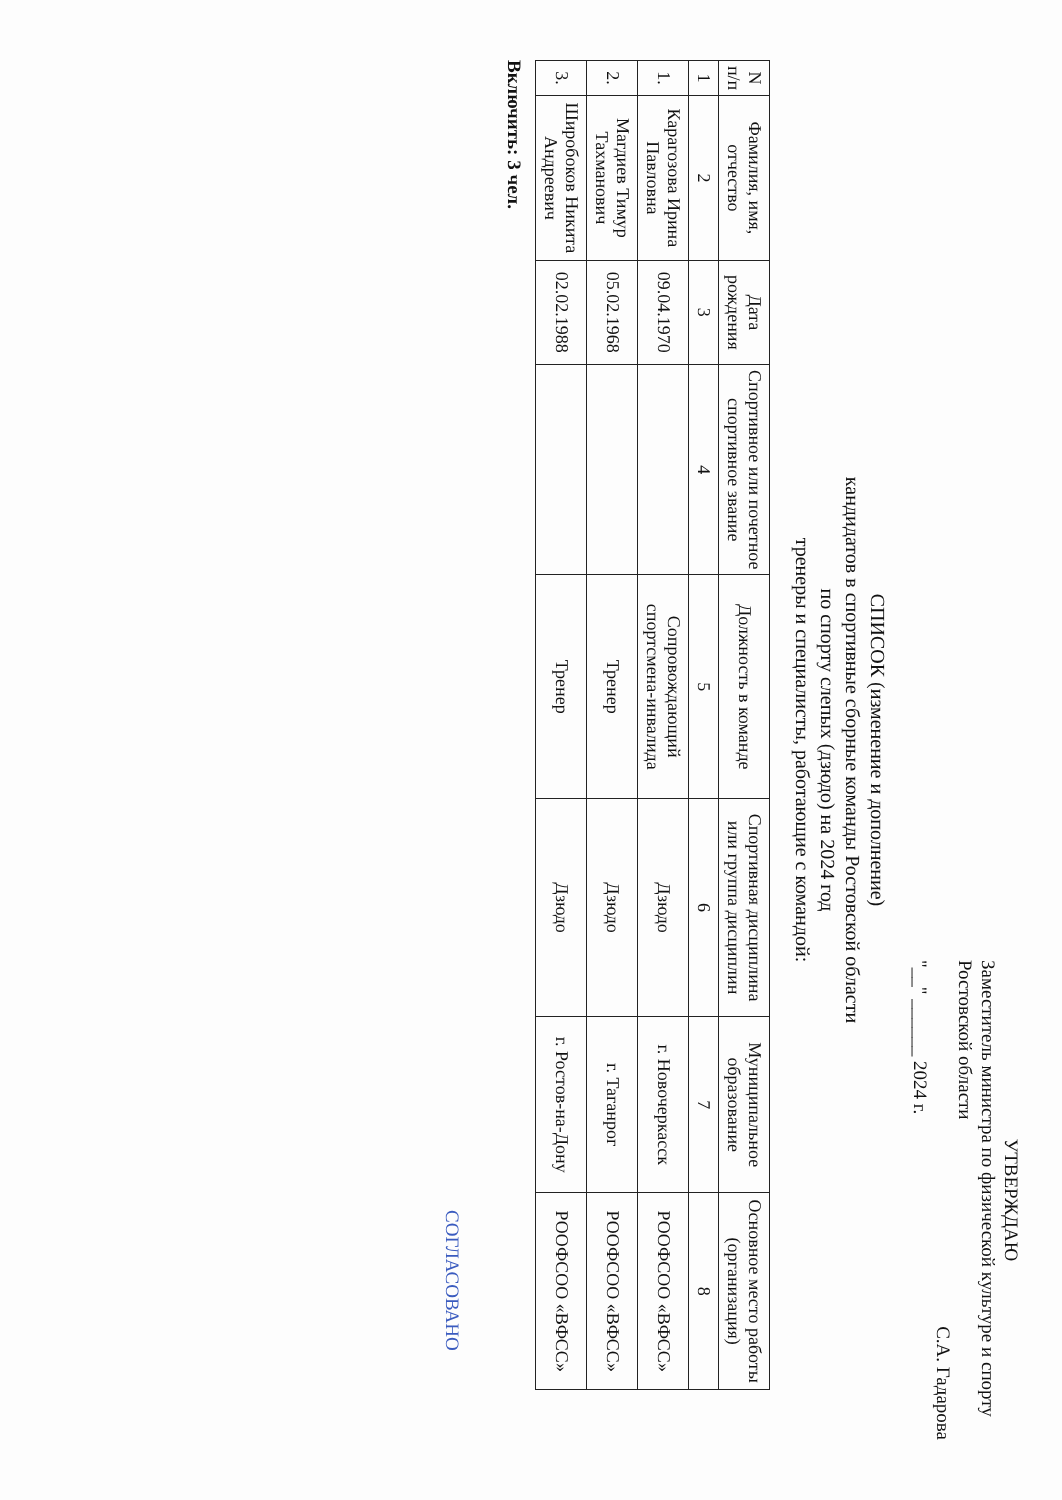УТВЕРЖДАЮ
Заместитель министра по физической культуре и спорту Ростовской области
С.А. Гадарова
"__" ______ 2024 г.
СПИСОК (изменение и дополнение)
кандидатов в спортивные сборные команды Ростовской области
по спорту слепых (дзюдо) на 2024 год
тренеры и специалисты, работающие с командой:
| N п/п | Фамилия, имя, отчество | Дата рождения | Спортивное или почетное спортивное звание | Должность в команде | Спортивная дисциплина или группа дисциплин | Муниципальное образование | Основное место работы (организация) |
| --- | --- | --- | --- | --- | --- | --- | --- |
| 1 | 2 | 3 | 4 | 5 | 6 | 7 | 8 |
| 1. | Карагозова Ирина Павловна | 09.04.1970 | | Сопровождающий спортсмена-инвалида | Дзюдо | г. Новочеркасск | РООФСОО «ВФСС» |
| 2. | Магдиев Тимур Тахманович | 05.02.1968 | | Тренер | Дзюдо | г. Таганрог | РООФСОО «ВФСС» |
| 3. | Широбоков Никита Андреевич | 02.02.1988 | | Тренер | Дзюдо | г. Ростов-на-Дону | РООФСОО «ВФСС» |
Включить: 3 чел.
СОГЛАСОВАНО